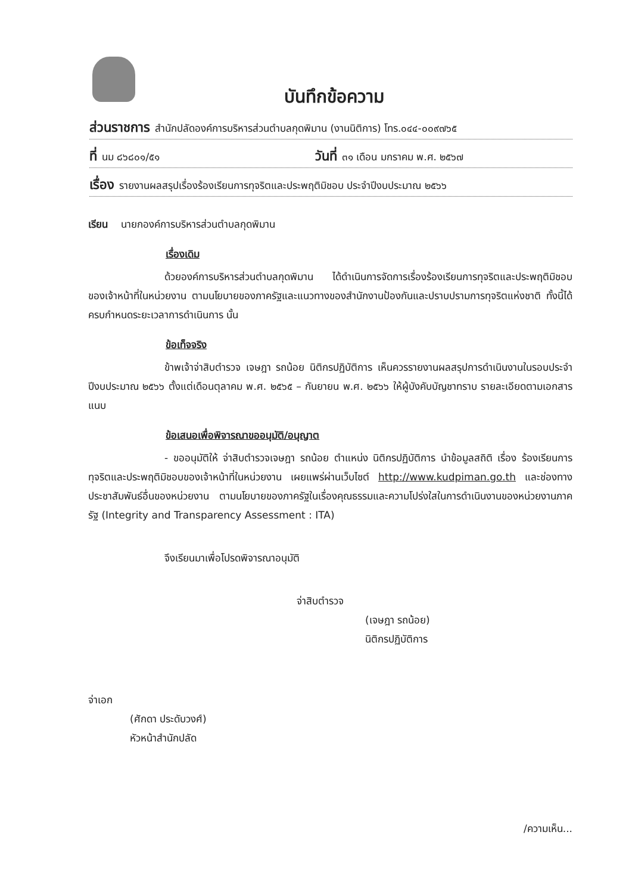บันทึกข้อความ
ส่วนราชการ สำนักปลัดองค์การบริหารส่วนตำบลกุดพิมาน (งานนิติการ) โทร.๐๔๔-๐๐๙๗๖๕
ที่ นม ๘๖๘๐๑/๕๑ วันที่ ๓๑ เดือน มกราคม พ.ศ. ๒๕๖๗
เรื่อง รายงานผลสรุปเรื่องร้องเรียนการทุจริตและประพฤติมิชอบ ประจำปีงบประมาณ ๒๕๖๖
เรียน นายกองค์การบริหารส่วนตำบลกุดพิมาน
เรื่องเดิม
ด้วยองค์การบริหารส่วนตำบลกุดพิมาน ได้ดำเนินการจัดการเรื่องร้องเรียนการทุจริตและประพฤติมิชอบของเจ้าหน้าที่ในหน่วยงาน ตามนโยบายของภาครัฐและแนวทางของสำนักงานป้องกันและปราบปรามการทุจริตแห่งชาติ ทั้งนี้ได้ครบกำหนดระยะเวลาการดำเนินการ นั้น
ข้อเท็จจริง
ข้าพเจ้าจ่าสิบตำรวจ เจษฎา รถน้อย นิติกรปฏิบัติการ เห็นควรรายงานผลสรุปการดำเนินงานในรอบประจำปีงบประมาณ ๒๕๖๖ ตั้งแต่เดือนตุลาคม พ.ศ. ๒๕๖๕ – กันยายน พ.ศ. ๒๕๖๖ ให้ผู้บังคับบัญชาทราบ รายละเอียดตามเอกสารแนบ
ข้อเสนอเพื่อพิจารณาขออนุมัติ/อนุญาต
- ขออนุมัติให้ จ่าสิบตำรวจเจษฎา รถน้อย ตำแหน่ง นิติกรปฏิบัติการ นำข้อมูลสถิติ เรื่อง ร้องเรียนการทุจริตและประพฤติมิชอบของเจ้าหน้าที่ในหน่วยงาน เผยแพร่ผ่านเว็บไซต์ http://www.kudpiman.go.th และช่องทางประชาสัมพันธ์อื่นของหน่วยงาน ตามนโยบายของภาครัฐในเรื่องคุณธรรมและความโปร่งใสในการดำเนินงานของหน่วยงานภาครัฐ (Integrity and Transparency Assessment : ITA)
จึงเรียนมาเพื่อโปรดพิจารณาอนุมัติ
จ่าสิบตำรวจ
(เจษฎา รถน้อย)
นิติกรปฏิบัติการ
จ่าเอก
(ศักดา ประดับวงศ์)
หัวหน้าสำนักปลัด
/ความเห็น...